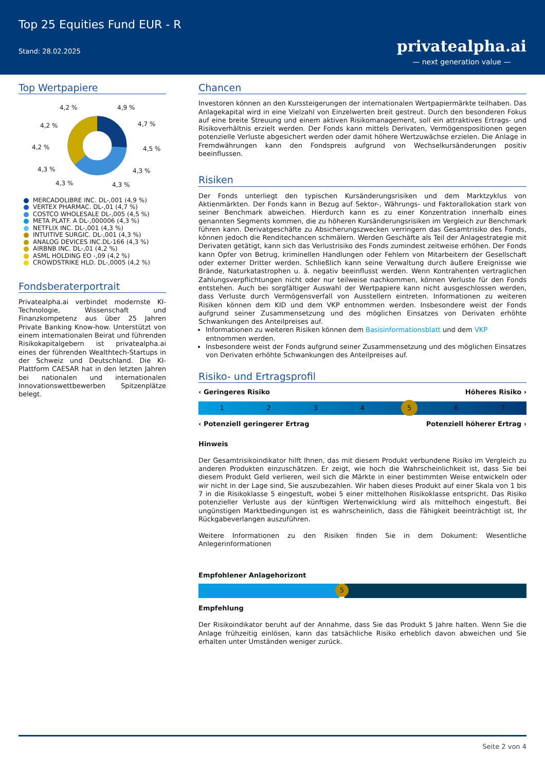Top 25 Equities Fund EUR - R
Stand: 28.02.2025
privatealpha.ai
— next generation value —
Top Wertpapiere
4,2 %
4,9 %
4,2 %
4,7 %
4,2 %
4,5 %
4,3 %
4,3 %
4,3 %
4,3 %
MERCADOLIBRE INC. DL-,001 (4,9 %)
VERTEX PHARMAC. DL-,01 (4,7 %)
COSTCO WHOLESALE DL-,005 (4,5 %)
META PLATF. A DL-,000006 (4,3 %)
NETFLIX INC. DL-,001 (4,3 %)
INTUITIVE SURGIC. DL-,001 (4,3 %)
ANALOG DEVICES INC.DL-166 (4,3 %)
AIRBNB INC. DL-,01 (4,2 %)
ASML HOLDING EO -,09 (4,2 %)
CROWDSTRIKE HLD. DL-,0005 (4,2 %)
Fondsberaterportrait
Privatealpha.ai verbindet modernste KI-Technologie, Wissenschaft und Finanzkompetenz aus über 25 Jahren Private Banking Know-how. Unterstützt von einem internationalen Beirat und führenden Risikokapitalgebern ist privatealpha.ai eines der führenden Wealthtech-Startups in der Schweiz und Deutschland. Die KI-Plattform CAESAR hat in den letzten Jahren bei nationalen und internationalen Innovationswettbewerben Spitzenplätze belegt.
Chancen
Investoren können an den Kurssteigerungen der internationalen Wertpapiermärkte teilhaben. Das Anlagekapital wird in eine Vielzahl von Einzelwerten breit gestreut. Durch den besonderen Fokus auf eine breite Streuung und einem aktiven Risikomanagement, soll ein attraktives Ertrags- und Risikoverhältnis erzielt werden. Der Fonds kann mittels Derivaten, Vermögenspositionen gegen potenzielle Verluste abgesichert werden oder damit höhere Wertzuwächse erzielen. Die Anlage in Fremdwährungen kann den Fondspreis aufgrund von Wechselkursänderungen positiv beeinflussen.
Risiken
Der Fonds unterliegt den typischen Kursänderungsrisiken und dem Marktzyklus von Aktienmärkten. Der Fonds kann in Bezug auf Sektor-, Währungs- und Faktorallokation stark von seiner Benchmark abweichen. Hierdurch kann es zu einer Konzentration innerhalb eines genannten Segments kommen, die zu höheren Kursänderungsrisiken im Vergleich zur Benchmark führen kann. Derivatgeschäfte zu Absicherungszwecken verringern das Gesamtrisiko des Fonds, können jedoch die Renditechancen schmälern. Werden Geschäfte als Teil der Anlagestrategie mit Derivaten getätigt, kann sich das Verlustrisiko des Fonds zumindest zeitweise erhöhen. Der Fonds kann Opfer von Betrug, kriminellen Handlungen oder Fehlern von Mitarbeitern der Gesellschaft oder externer Dritter werden. Schließlich kann seine Verwaltung durch äußere Ereignisse wie Brände, Naturkatastrophen u. ä. negativ beeinflusst werden. Wenn Kontrahenten vertraglichen Zahlungsverpflichtungen nicht oder nur teilweise nachkommen, können Verluste für den Fonds entstehen. Auch bei sorgfältiger Auswahl der Wertpapiere kann nicht ausgeschlossen werden, dass Verluste durch Vermögensverfall von Ausstellern eintreten. Informationen zu weiteren Risiken können dem KID und dem VKP entnommen werden. Insbesondere weist der Fonds aufgrund seiner Zusammensetzung und des möglichen Einsatzes von Derivaten erhöhte Schwankungen des Anteilpreises auf.
Informationen zu weiteren Risiken können dem Basisinformationsblatt und dem VKP entnommen werden.
Insbesondere weist der Fonds aufgrund seiner Zusammensetzung und des möglichen Einsatzes von Derivaten erhöhte Schwankungen des Anteilpreises auf.
Risiko- und Ertragsprofil
‹ Geringeres Risiko Höheres Risiko ›
1 2 3 4
5
6 7
‹ Potenziell geringerer Ertrag Potenziell höherer Ertrag ›
Hinweis
Der Gesamtrisikoindikator hilft Ihnen, das mit diesem Produkt verbundene Risiko im Vergleich zu anderen Produkten einzuschätzen. Er zeigt, wie hoch die Wahrscheinlichkeit ist, dass Sie bei diesem Produkt Geld verlieren, weil sich die Märkte in einer bestimmten Weise entwickeln oder wir nicht in der Lage sind, Sie auszubezahlen. Wir haben dieses Produkt auf einer Skala von 1 bis 7 in die Risikoklasse 5 eingestuft, wobei 5 einer mittelhohen Risikoklasse entspricht. Das Risiko potenzieller Verluste aus der künftigen Wertenwicklung wird als mittelhoch eingestuft. Bei ungünstigen Marktbedingungen ist es wahrscheinlich, dass die Fähigkeit beeinträchtigt ist, Ihr Rückgabeverlangen auszuführen.
Weitere Informationen zu den Risiken finden Sie in dem Dokument: Wesentliche Anlegerinformationen
Empfohlener Anlagehorizont
5
Empfehlung
Der Risikoindikator beruht auf der Annahme, dass Sie das Produkt 5 Jahre halten. Wenn Sie die Anlage frühzeitig einlösen, kann das tatsächliche Risiko erheblich davon abweichen und Sie erhalten unter Umständen weniger zurück.
Seite 2 von 4